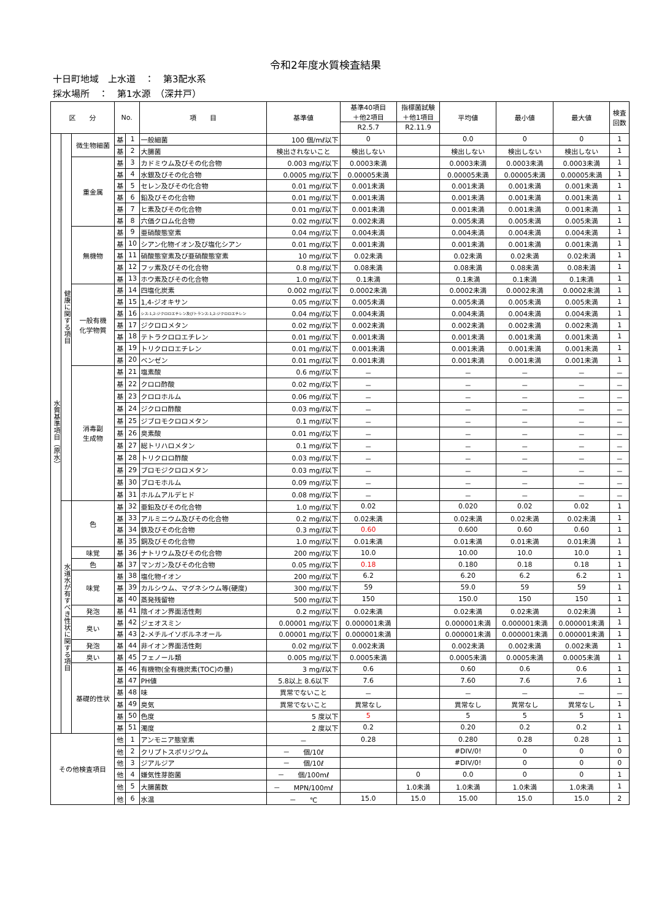令和2年度水質検査結果
十日町地域　上水道　：　第3配水系
採水場所　：　第1水源　（深井戸）
| 区 分 | | | No. | | 項 目 | 基準値 | 基準40項目 ＋他2項目 | 指標菌試験 ＋他1項目 | 平均値 | 最小値 | 最大値 | 検査 回数 |
| --- | --- | --- | --- | --- | --- | --- | --- | --- | --- | --- | --- | --- |
| | | | | | | | R2.5.7 | R2.11.9 | | | | |
| 水質基準項目（原水） | 健康に関する項目 | 微生物細菌 | 基 | 1 | 一般細菌 | 100 個/mℓ以下 | 0 | | 0.0 | 0 | 0 | 1 |
| | | | 基 | 2 | 大腸菌 | 検出されないこと | 検出しない | | 検出しない | 検出しない | 検出しない | 1 |
| | | 重金属 | 基 | 3 | カドミウム及びその化合物 | 0.003 mg/ℓ以下 | 0.0003未満 | | 0.0003未満 | 0.0003未満 | 0.0003未満 | 1 |
| | | | 基 | 4 | 水銀及びその化合物 | 0.0005 mg/ℓ以下 | 0.00005未満 | | 0.00005未満 | 0.00005未満 | 0.00005未満 | 1 |
| | | | 基 | 5 | セレン及びその化合物 | 0.01 mg/ℓ以下 | 0.001未満 | | 0.001未満 | 0.001未満 | 0.001未満 | 1 |
| | | | 基 | 6 | 鉛及びその化合物 | 0.01 mg/ℓ以下 | 0.001未満 | | 0.001未満 | 0.001未満 | 0.001未満 | 1 |
| | | | 基 | 7 | ヒ素及びその化合物 | 0.01 mg/ℓ以下 | 0.001未満 | | 0.001未満 | 0.001未満 | 0.001未満 | 1 |
| | | | 基 | 8 | 六価クロム化合物 | 0.02 mg/ℓ以下 | 0.002未満 | | 0.005未満 | 0.005未満 | 0.005未満 | 1 |
| | | 無機物 | 基 | 9 | 亜硝酸態窒素 | 0.04 mg/ℓ以下 | 0.004未満 | | 0.004未満 | 0.004未満 | 0.004未満 | 1 |
| | | | 基 | 10 | シアン化物イオン及び塩化シアン | 0.01 mg/ℓ以下 | 0.001未満 | | 0.001未満 | 0.001未満 | 0.001未満 | 1 |
| | | | 基 | 11 | 硝酸態窒素及び亜硝酸態窒素 | 10 mg/ℓ以下 | 0.02未満 | | 0.02未満 | 0.02未満 | 0.02未満 | 1 |
| | | | 基 | 12 | フッ素及びその化合物 | 0.8 mg/ℓ以下 | 0.08未満 | | 0.08未満 | 0.08未満 | 0.08未満 | 1 |
| | | | 基 | 13 | ホウ素及びその化合物 | 1.0 mg/ℓ以下 | 0.1未満 | | 0.1未満 | 0.1未満 | 0.1未満 | 1 |
| | | 一般有機 化学物質 | 基 | 14 | 四塩化炭素 | 0.002 mg/ℓ以下 | 0.0002未満 | | 0.0002未満 | 0.0002未満 | 0.0002未満 | 1 |
| | | | 基 | 15 | 1,4-ジオキサン | 0.05 mg/ℓ以下 | 0.005未満 | | 0.005未満 | 0.005未満 | 0.005未満 | 1 |
| | | | 基 | 16 | シス-1,2-ジクロロエチレン及びトランス-1,2-ジクロロエチレン | 0.04 mg/ℓ以下 | 0.004未満 | | 0.004未満 | 0.004未満 | 0.004未満 | 1 |
| | | | 基 | 17 | ジクロロメタン | 0.02 mg/ℓ以下 | 0.002未満 | | 0.002未満 | 0.002未満 | 0.002未満 | 1 |
| | | | 基 | 18 | テトラクロロエチレン | 0.01 mg/ℓ以下 | 0.001未満 | | 0.001未満 | 0.001未満 | 0.001未満 | 1 |
| | | | 基 | 19 | トリクロロエチレン | 0.01 mg/ℓ以下 | 0.001未満 | | 0.001未満 | 0.001未満 | 0.001未満 | 1 |
| | | | 基 | 20 | ベンゼン | 0.01 mg/ℓ以下 | 0.001未満 | | 0.001未満 | 0.001未満 | 0.001未満 | 1 |
| | | 消毒副 生成物 | 基 | 21 | 塩素酸 | 0.6 mg/ℓ以下 | － | | － | － | － | － |
| | | | 基 | 22 | クロロ酢酸 | 0.02 mg/ℓ以下 | － | | － | － | － | － |
| | | | 基 | 23 | クロロホルム | 0.06 mg/ℓ以下 | － | | － | － | － | － |
| | | | 基 | 24 | ジクロロ酢酸 | 0.03 mg/ℓ以下 | － | | － | － | － | － |
| | | | 基 | 25 | ジブロモクロロメタン | 0.1 mg/ℓ以下 | － | | － | － | － | － |
| | | | 基 | 26 | 臭素酸 | 0.01 mg/ℓ以下 | － | | － | － | － | － |
| | | | 基 | 27 | 総トリハロメタン | 0.1 mg/ℓ以下 | － | | － | － | － | － |
| | | | 基 | 28 | トリクロロ酢酸 | 0.03 mg/ℓ以下 | － | | － | － | － | － |
| | | | 基 | 29 | ブロモジクロロメタン | 0.03 mg/ℓ以下 | － | | － | － | － | － |
| | | | 基 | 30 | ブロモホルム | 0.09 mg/ℓ以下 | － | | － | － | － | － |
| | | | 基 | 31 | ホルムアルデヒド | 0.08 mg/ℓ以下 | － | | － | － | － | － |
| | 水道水が有すべき性状に関する項目 | 色 | 基 | 32 | 亜鉛及びその化合物 | 1.0 mg/ℓ以下 | 0.02 | | 0.020 | 0.02 | 0.02 | 1 |
| | | | 基 | 33 | アルミニウム及びその化合物 | 0.2 mg/ℓ以下 | 0.02未満 | | 0.02未満 | 0.02未満 | 0.02未満 | 1 |
| | | | 基 | 34 | 鉄及びその化合物 | 0.3 mg/ℓ以下 | 0.60 | | 0.600 | 0.60 | 0.60 | 1 |
| | | | 基 | 35 | 銅及びその化合物 | 1.0 mg/ℓ以下 | 0.01未満 | | 0.01未満 | 0.01未満 | 0.01未満 | 1 |
| | | 味覚 | 基 | 36 | ナトリウム及びその化合物 | 200 mg/ℓ以下 | 10.0 | | 10.00 | 10.0 | 10.0 | 1 |
| | | 色 | 基 | 37 | マンガン及びその化合物 | 0.05 mg/ℓ以下 | 0.18 | | 0.180 | 0.18 | 0.18 | 1 |
| | | 味覚 | 基 | 38 | 塩化物イオン | 200 mg/ℓ以下 | 6.2 | | 6.20 | 6.2 | 6.2 | 1 |
| | | | 基 | 39 | カルシウム、マグネシウム等(硬度) | 300 mg/ℓ以下 | 59 | | 59.0 | 59 | 59 | 1 |
| | | | 基 | 40 | 蒸発残留物 | 500 mg/ℓ以下 | 150 | | 150.0 | 150 | 150 | 1 |
| | | 発泡 | 基 | 41 | 陰イオン界面活性剤 | 0.2 mg/ℓ以下 | 0.02未満 | | 0.02未満 | 0.02未満 | 0.02未満 | 1 |
| | | 臭い | 基 | 42 | ジェオスミン | 0.00001 mg/ℓ以下 | 0.000001未満 | | 0.000001未満 | 0.000001未満 | 0.000001未満 | 1 |
| | | | 基 | 43 | 2-メチルイソボルネオール | 0.00001 mg/ℓ以下 | 0.000001未満 | | 0.000001未満 | 0.000001未満 | 0.000001未満 | 1 |
| | | 発泡 | 基 | 44 | 非イオン界面活性剤 | 0.02 mg/ℓ以下 | 0.002未満 | | 0.002未満 | 0.002未満 | 0.002未満 | 1 |
| | | 臭い | 基 | 45 | フェノール類 | 0.005 mg/ℓ以下 | 0.0005未満 | | 0.0005未満 | 0.0005未満 | 0.0005未満 | 1 |
| | | 基礎的性状 | 基 | 46 | 有機物(全有機炭素(TOC)の量) | 3 mg/ℓ以下 | 0.6 | | 0.60 | 0.6 | 0.6 | 1 |
| | | | 基 | 47 | PH値 | 5.8以上 8.6以下 | 7.6 | | 7.60 | 7.6 | 7.6 | 1 |
| | | | 基 | 48 | 味 | 異常でないこと | － | | － | － | － | － |
| | | | 基 | 49 | 臭気 | 異常でないこと | 異常なし | | 異常なし | 異常なし | 異常なし | 1 |
| | | | 基 | 50 | 色度 | 5 度以下 | 5 | | 5 | 5 | 5 | 1 |
| | | | 基 | 51 | 濁度 | 2 度以下 | 0.2 | | 0.20 | 0.2 | 0.2 | 1 |
| その他検査項目 | | | 他 | 1 | アンモニア態窒素 | － | 0.28 | | 0.280 | 0.28 | 0.28 | 1 |
| | | | 他 | 2 | クリプトスポリジウム | － 個/10ℓ | | | #DIV/0! | 0 | 0 | 0 |
| | | | 他 | 3 | ジアルジア | － 個/10ℓ | | | #DIV/0! | 0 | 0 | 0 |
| | | | 他 | 4 | 嫌気性芽胞菌 | － 個/100mℓ | | 0 | 0.0 | 0 | 0 | 1 |
| | | | 他 | 5 | 大腸菌数 | － MPN/100mℓ | | 1.0未満 | 1.0未満 | 1.0未満 | 1.0未満 | 1 |
| | | | 他 | 6 | 水温 | － ℃ | 15.0 | 15.0 | 15.00 | 15.0 | 15.0 | 2 |